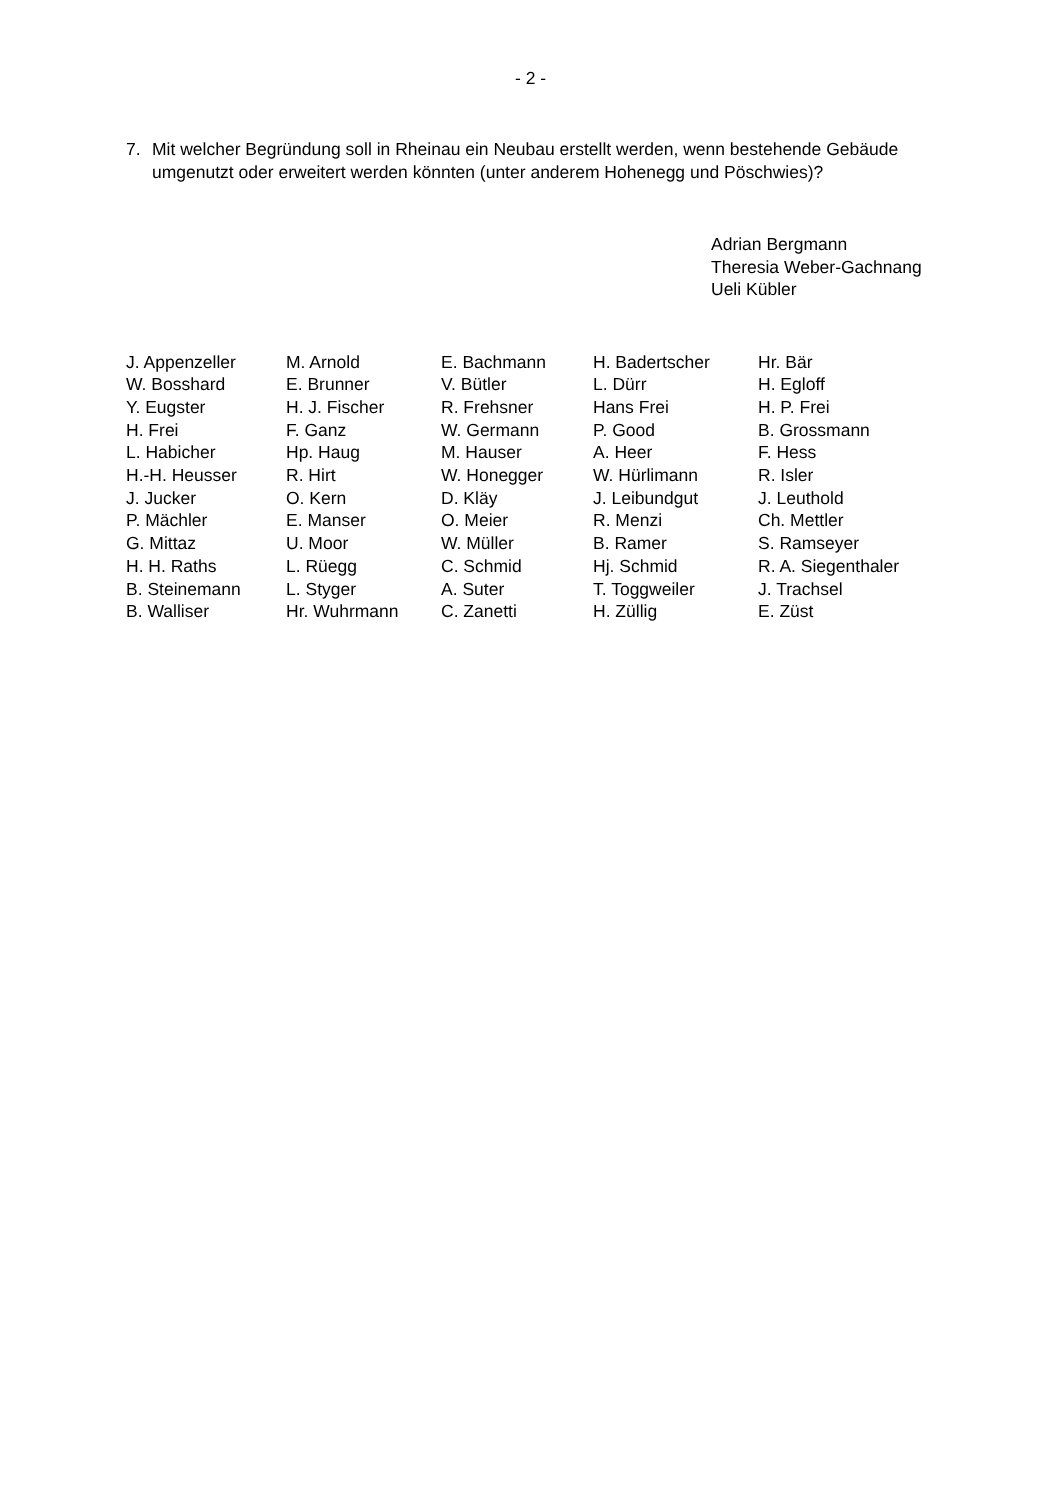- 2 -
7. Mit welcher Begründung soll in Rheinau ein Neubau erstellt werden, wenn bestehende Gebäude umgenutzt oder erweitert werden könnten (unter anderem Hohenegg und Pöschwies)?
Adrian Bergmann
Theresia Weber-Gachnang
Ueli Kübler
| J. Appenzeller | M. Arnold | E. Bachmann | H. Badertscher | Hr. Bär |
| W. Bosshard | E. Brunner | V. Bütler | L. Dürr | H. Egloff |
| Y. Eugster | H. J. Fischer | R. Frehsner | Hans Frei | H. P. Frei |
| H. Frei | F. Ganz | W. Germann | P. Good | B. Grossmann |
| L. Habicher | Hp. Haug | M. Hauser | A. Heer | F. Hess |
| H.-H. Heusser | R. Hirt | W. Honegger | W. Hürlimann | R. Isler |
| J. Jucker | O. Kern | D. Kläy | J. Leibundgut | J. Leuthold |
| P. Mächler | E. Manser | O. Meier | R. Menzi | Ch. Mettler |
| G. Mittaz | U. Moor | W. Müller | B. Ramer | S. Ramseyer |
| H. H. Raths | L. Rüegg | C. Schmid | Hj. Schmid | R. A. Siegenthaler |
| B. Steinemann | L. Styger | A. Suter | T. Toggweiler | J. Trachsel |
| B. Walliser | Hr. Wuhrmann | C. Zanetti | H. Züllig | E. Züst |